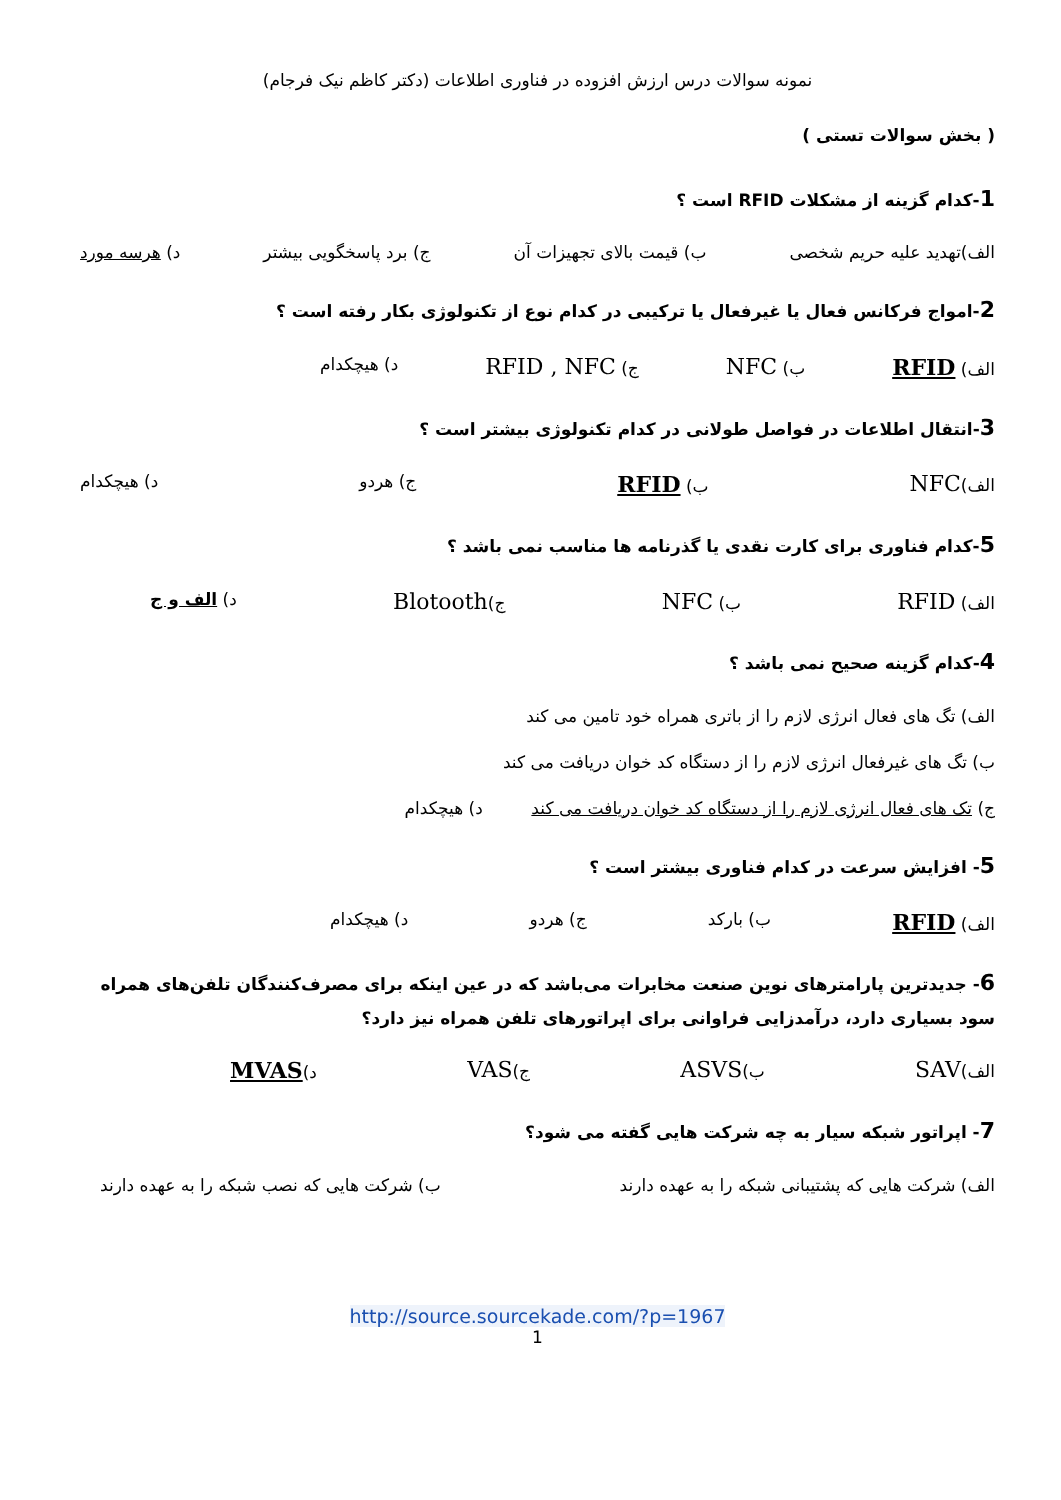نمونه سوالات درس ارزش افزوده در فناوری اطلاعات (دکتر کاظم نیک فرجام)
( بخش سوالات تستی )
1-کدام گزینه از مشکلات RFID است ؟
الف)تهدید علیه حریم شخصی ب) قیمت بالای تجهیزات آن ج) برد پاسخگویی بیشتر د) هرسه مورد
2-امواج فرکانس فعال یا غیرفعال یا ترکیبی در کدام نوع از تکنولوژی بکار رفته است ؟
الف) RFID ب) NFC ج) RFID , NFC د) هیچکدام
3-انتقال اطلاعات در فواصل طولانی در کدام تکنولوژی بیشتر است ؟
الف)NFC ب) RFID ج) هردو د) هیچکدام
5-کدام فناوری برای کارت نقدی یا گذرنامه ها مناسب نمی باشد ؟
الف) RFID ب) NFC ج)Blotooth د) الف و ج
4-کدام گزینه صحیح نمی باشد ؟
الف) تگ های فعال انرژی لازم را از باتری همراه خود تامین می کند
ب) تگ های غیرفعال انرژی لازم را از دستگاه کد خوان دریافت می کند
ج) تک های فعال انرژی لازم را از دستگاه کد خوان دریافت می کند د) هیچکدام
5- افزایش سرعت در کدام فناوری بیشتر است ؟
الف) RFID ب) بارکد ج) هردو د) هیچکدام
6- جدیدترین پارامترهای نوین صنعت مخابرات می‌باشد که در عین اینکه برای مصرف‌کنندگان تلفن‌های همراه سود بسیاری دارد، درآمدزایی فراوانی برای اپراتورهای تلفن همراه نیز دارد؟
الف)SAV ب)ASVS ج)VAS د)MVAS
7- اپراتور شبکه سیار به چه شرکت هایی گفته می شود؟
الف) شرکت هایی که پشتیبانی شبکه را به عهده دارند ب) شرکت هایی که نصب شبکه را به عهده دارند
http://source.sourcekade.com/?p=1967
1